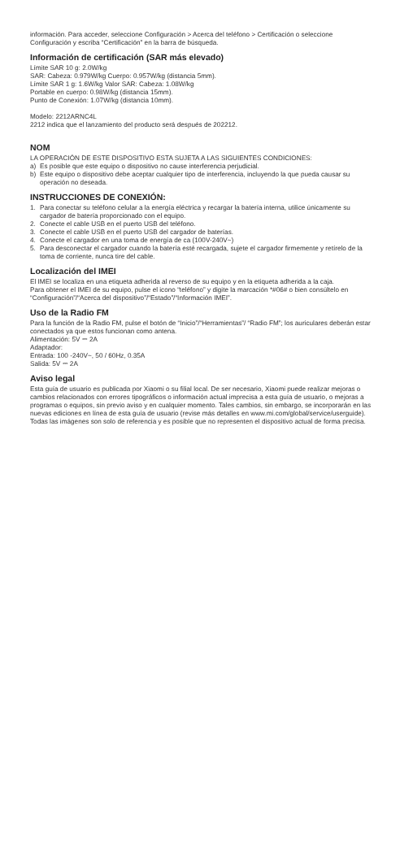información. Para acceder, seleccione Configuración > Acerca del teléfono > Certificación o seleccione Configuración y escriba “Certificación” en la barra de búsqueda.
Información de certificación (SAR más elevado)
Límite SAR 10 g: 2.0W/kg
SAR: Cabeza: 0.979W/kg Cuerpo: 0.957W/kg (distancia 5mm).
Límite SAR 1 g: 1.6W/kg Valor SAR: Cabeza: 1.08W/kg
Portable en cuerpo: 0.98W/kg (distancia 15mm).
Punto de Conexión: 1.07W/kg (distancia 10mm).
Modelo: 2212ARNC4L
2212 indica que el lanzamiento del producto será después de 202212.
NOM
LA OPERACIÓN DE ESTE DISPOSITIVO ESTA SUJETA A LAS SIGUIENTES CONDICIONES:
a) Es posible que este equipo o dispositivo no cause interferencia perjudicial.
b) Este equipo o dispositivo debe aceptar cualquier tipo de interferencia, incluyendo la que pueda causar su operación no deseada.
INSTRUCCIONES DE CONEXIÓN:
1. Para conectar su teléfono celular a la energía eléctrica y recargar la batería interna, utilice únicamente su cargador de batería proporcionado con el equipo.
2. Conecte el cable USB en el puerto USB del teléfono.
3. Conecte el cable USB en el puerto USB del cargador de baterías.
4. Conecte el cargador en una toma de energía de ca (100V-240V~)
5. Para desconectar el cargador cuando la batería esté recargada, sujete el cargador firmemente y retírelo de la toma de corriente, nunca tire del cable.
Localización del IMEI
El IMEI se localiza en una etiqueta adherida al reverso de su equipo y en la etiqueta adherida a la caja.
Para obtener el IMEI de su equipo, pulse el icono “teléfono” y digite la marcación *#06# o bien consúltelo en “Configuración”/“Acerca del dispositivo”/“Estado”/“Información IMEI”.
Uso de la Radio FM
Para la función de la Radio FM, pulse el botón de “Inicio”/“Herramientas”/ “Radio FM”; los auriculares deberán estar conectados ya que estos funcionan como antena.
Alimentación: 5V ⎓ 2A
Adaptador:
Entrada: 100 -240V~, 50 / 60Hz, 0.35A
Salida: 5V ⎓ 2A
Aviso legal
Esta guía de usuario es publicada por Xiaomi o su filial local. De ser necesario, Xiaomi puede realizar mejoras o cambios relacionados con errores tipográficos o información actual imprecisa a esta guía de usuario, o mejoras a programas o equipos, sin previo aviso y en cualquier momento. Tales cambios, sin embargo, se incorporarán en las nuevas ediciones en línea de esta guía de usuario (revise más detalles en www.mi.com/global/service/userguide). Todas las imágenes son solo de referencia y es posible que no representen el dispositivo actual de forma precisa.